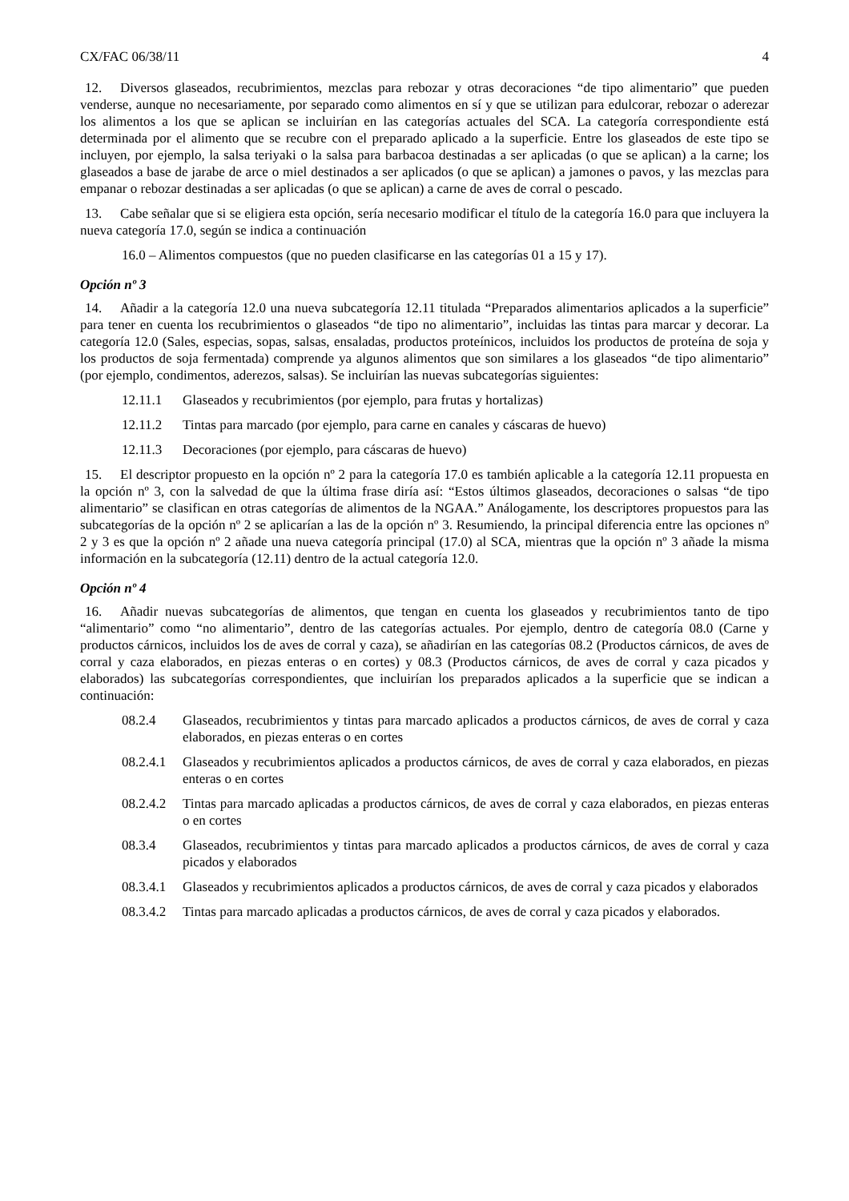CX/FAC 06/38/11 4
12. Diversos glaseados, recubrimientos, mezclas para rebozar y otras decoraciones “de tipo alimentario” que pueden venderse, aunque no necesariamente, por separado como alimentos en sí y que se utilizan para edulcorar, rebozar o aderezar los alimentos a los que se aplican se incluirían en las categorías actuales del SCA. La categoría correspondiente está determinada por el alimento que se recubre con el preparado aplicado a la superficie. Entre los glaseados de este tipo se incluyen, por ejemplo, la salsa teriyaki o la salsa para barbacoa destinadas a ser aplicadas (o que se aplican) a la carne; los glaseados a base de jarabe de arce o miel destinados a ser aplicados (o que se aplican) a jamones o pavos, y las mezclas para empanar o rebozar destinadas a ser aplicadas (o que se aplican) a carne de aves de corral o pescado.
13. Cabe señalar que si se eligiera esta opción, sería necesario modificar el título de la categoría 16.0 para que incluyera la nueva categoría 17.0, según se indica a continuación
16.0 – Alimentos compuestos (que no pueden clasificarse en las categorías 01 a 15 y 17).
Opción nº 3
14. Añadir a la categoría 12.0 una nueva subcategoría 12.11 titulada “Preparados alimentarios aplicados a la superficie” para tener en cuenta los recubrimientos o glaseados “de tipo no alimentario”, incluidas las tintas para marcar y decorar. La categoría 12.0 (Sales, especias, sopas, salsas, ensaladas, productos proteínicos, incluidos los productos de proteína de soja y los productos de soja fermentada) comprende ya algunos alimentos que son similares a los glaseados “de tipo alimentario” (por ejemplo, condimentos, aderezos, salsas). Se incluirían las nuevas subcategorías siguientes:
12.11.1 Glaseados y recubrimientos (por ejemplo, para frutas y hortalizas)
12.11.2 Tintas para marcado (por ejemplo, para carne en canales y cáscaras de huevo)
12.11.3 Decoraciones (por ejemplo, para cáscaras de huevo)
15. El descriptor propuesto en la opción nº 2 para la categoría 17.0 es también aplicable a la categoría 12.11 propuesta en la opción nº 3, con la salvedad de que la última frase diría así: “Estos últimos glaseados, decoraciones o salsas “de tipo alimentario” se clasifican en otras categorías de alimentos de la NGAA.” Análogamente, los descriptores propuestos para las subcategorías de la opción nº 2 se aplicarían a las de la opción nº 3. Resumiendo, la principal diferencia entre las opciones nº 2 y 3 es que la opción nº 2 añade una nueva categoría principal (17.0) al SCA, mientras que la opción nº 3 añade la misma información en la subcategoría (12.11) dentro de la actual categoría 12.0.
Opción nº 4
16. Añadir nuevas subcategorías de alimentos, que tengan en cuenta los glaseados y recubrimientos tanto de tipo “alimentario” como “no alimentario”, dentro de las categorías actuales. Por ejemplo, dentro de categoría 08.0 (Carne y productos cárnicos, incluidos los de aves de corral y caza), se añadirían en las categorías 08.2 (Productos cárnicos, de aves de corral y caza elaborados, en piezas enteras o en cortes) y 08.3 (Productos cárnicos, de aves de corral y caza picados y elaborados) las subcategorías correspondientes, que incluirían los preparados aplicados a la superficie que se indican a continuación:
08.2.4 Glaseados, recubrimientos y tintas para marcado aplicados a productos cárnicos, de aves de corral y caza elaborados, en piezas enteras o en cortes
08.2.4.1 Glaseados y recubrimientos aplicados a productos cárnicos, de aves de corral y caza elaborados, en piezas enteras o en cortes
08.2.4.2 Tintas para marcado aplicadas a productos cárnicos, de aves de corral y caza elaborados, en piezas enteras o en cortes
08.3.4 Glaseados, recubrimientos y tintas para marcado aplicados a productos cárnicos, de aves de corral y caza picados y elaborados
08.3.4.1 Glaseados y recubrimientos aplicados a productos cárnicos, de aves de corral y caza picados y elaborados
08.3.4.2 Tintas para marcado aplicadas a productos cárnicos, de aves de corral y caza picados y elaborados.